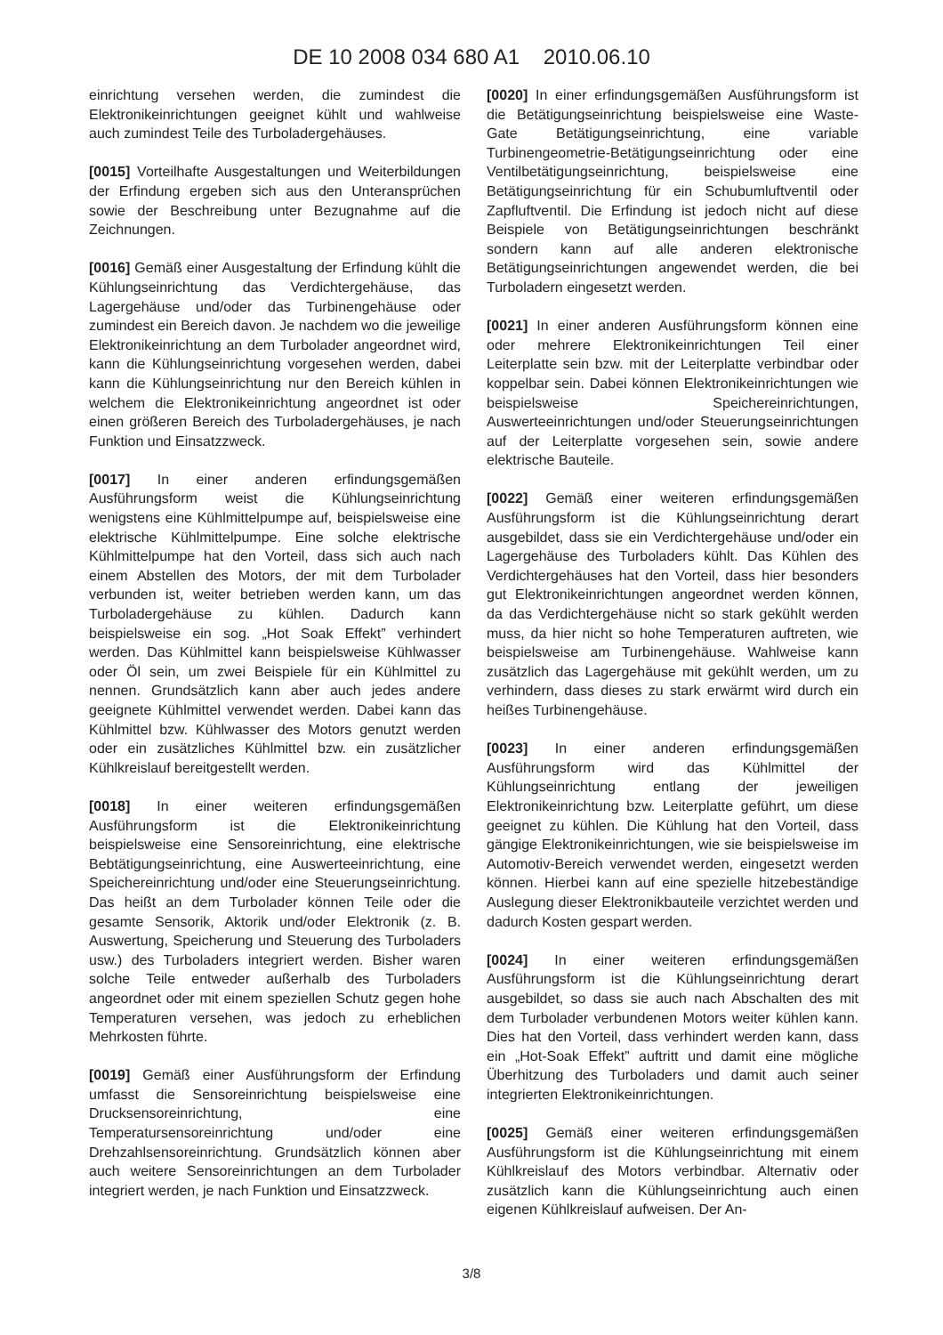DE 10 2008 034 680 A1 2010.06.10
einrichtung versehen werden, die zumindest die Elektronikeinrichtungen geeignet kühlt und wahlweise auch zumindest Teile des Turboladergehäuses.
[0015] Vorteilhafte Ausgestaltungen und Weiterbildungen der Erfindung ergeben sich aus den Unteransprüchen sowie der Beschreibung unter Bezugnahme auf die Zeichnungen.
[0016] Gemäß einer Ausgestaltung der Erfindung kühlt die Kühlungseinrichtung das Verdichtergehäuse, das Lagergehäuse und/oder das Turbinengehäuse oder zumindest ein Bereich davon. Je nachdem wo die jeweilige Elektronikeinrichtung an dem Turbolader angeordnet wird, kann die Kühlungseinrichtung vorgesehen werden, dabei kann die Kühlungseinrichtung nur den Bereich kühlen in welchem die Elektronikeinrichtung angeordnet ist oder einen größeren Bereich des Turboladergehäuses, je nach Funktion und Einsatzzweck.
[0017] In einer anderen erfindungsgemäßen Ausführungsform weist die Kühlungseinrichtung wenigstens eine Kühlmittelpumpe auf, beispielsweise eine elektrische Kühlmittelpumpe. Eine solche elektrische Kühlmittelpumpe hat den Vorteil, dass sich auch nach einem Abstellen des Motors, der mit dem Turbolader verbunden ist, weiter betrieben werden kann, um das Turboladergehäuse zu kühlen. Dadurch kann beispielsweise ein sog. „Hot Soak Effekt” verhindert werden. Das Kühlmittel kann beispielsweise Kühlwasser oder Öl sein, um zwei Beispiele für ein Kühlmittel zu nennen. Grundsätzlich kann aber auch jedes andere geeignete Kühlmittel verwendet werden. Dabei kann das Kühlmittel bzw. Kühlwasser des Motors genutzt werden oder ein zusätzliches Kühlmittel bzw. ein zusätzlicher Kühlkreislauf bereitgestellt werden.
[0018] In einer weiteren erfindungsgemäßen Ausführungsform ist die Elektronikeinrichtung beispielsweise eine Sensoreinrichtung, eine elektrische Bebtätigungseinrichtung, eine Auswerteeinrichtung, eine Speichereinrichtung und/oder eine Steuerungseinrichtung. Das heißt an dem Turbolader können Teile oder die gesamte Sensorik, Aktorik und/oder Elektronik (z. B. Auswertung, Speicherung und Steuerung des Turboladers usw.) des Turboladers integriert werden. Bisher waren solche Teile entweder außerhalb des Turboladers angeordnet oder mit einem speziellen Schutz gegen hohe Temperaturen versehen, was jedoch zu erheblichen Mehrkosten führte.
[0019] Gemäß einer Ausführungsform der Erfindung umfasst die Sensoreinrichtung beispielsweise eine Drucksensoreinrichtung, eine Temperatursensoreinrichtung und/oder eine Drehzahlsensoreinrichtung. Grundsätzlich können aber auch weitere Sensoreinrichtungen an dem Turbolader integriert werden, je nach Funktion und Einsatzzweck.
[0020] In einer erfindungsgemäßen Ausführungsform ist die Betätigungseinrichtung beispielsweise eine Waste-Gate Betätigungseinrichtung, eine variable Turbinengeometrie-Betätigungseinrichtung oder eine Ventilbetätigungseinrichtung, beispielsweise eine Betätigungseinrichtung für ein Schubumluftventil oder Zapfluftventil. Die Erfindung ist jedoch nicht auf diese Beispiele von Betätigungseinrichtungen beschränkt sondern kann auf alle anderen elektronische Betätigungseinrichtungen angewendet werden, die bei Turboladern eingesetzt werden.
[0021] In einer anderen Ausführungsform können eine oder mehrere Elektronikeinrichtungen Teil einer Leiterplatte sein bzw. mit der Leiterplatte verbindbar oder koppelbar sein. Dabei können Elektronikeinrichtungen wie beispielsweise Speichereinrichtungen, Auswerteeinrichtungen und/oder Steuerungseinrichtungen auf der Leiterplatte vorgesehen sein, sowie andere elektrische Bauteile.
[0022] Gemäß einer weiteren erfindungsgemäßen Ausführungsform ist die Kühlungseinrichtung derart ausgebildet, dass sie ein Verdichtergehäuse und/oder ein Lagergehäuse des Turboladers kühlt. Das Kühlen des Verdichtergehäuses hat den Vorteil, dass hier besonders gut Elektronikeinrichtungen angeordnet werden können, da das Verdichtergehäuse nicht so stark gekühlt werden muss, da hier nicht so hohe Temperaturen auftreten, wie beispielsweise am Turbinengehäuse. Wahlweise kann zusätzlich das Lagergehäuse mit gekühlt werden, um zu verhindern, dass dieses zu stark erwärmt wird durch ein heißes Turbinengehäuse.
[0023] In einer anderen erfindungsgemäßen Ausführungsform wird das Kühlmittel der Kühlungseinrichtung entlang der jeweiligen Elektronikeinrichtung bzw. Leiterplatte geführt, um diese geeignet zu kühlen. Die Kühlung hat den Vorteil, dass gängige Elektronikeinrichtungen, wie sie beispielsweise im Automotiv-Bereich verwendet werden, eingesetzt werden können. Hierbei kann auf eine spezielle hitzebeständige Auslegung dieser Elektronikbauteile verzichtet werden und dadurch Kosten gespart werden.
[0024] In einer weiteren erfindungsgemäßen Ausführungsform ist die Kühlungseinrichtung derart ausgebildet, so dass sie auch nach Abschalten des mit dem Turbolader verbundenen Motors weiter kühlen kann. Dies hat den Vorteil, dass verhindert werden kann, dass ein „Hot-Soak Effekt” auftritt und damit eine mögliche Überhitzung des Turboladers und damit auch seiner integrierten Elektronikeinrichtungen.
[0025] Gemäß einer weiteren erfindungsgemäßen Ausführungsform ist die Kühlungseinrichtung mit einem Kühlkreislauf des Motors verbindbar. Alternativ oder zusätzlich kann die Kühlungseinrichtung auch einen eigenen Kühlkreislauf aufweisen. Der An-
3/8